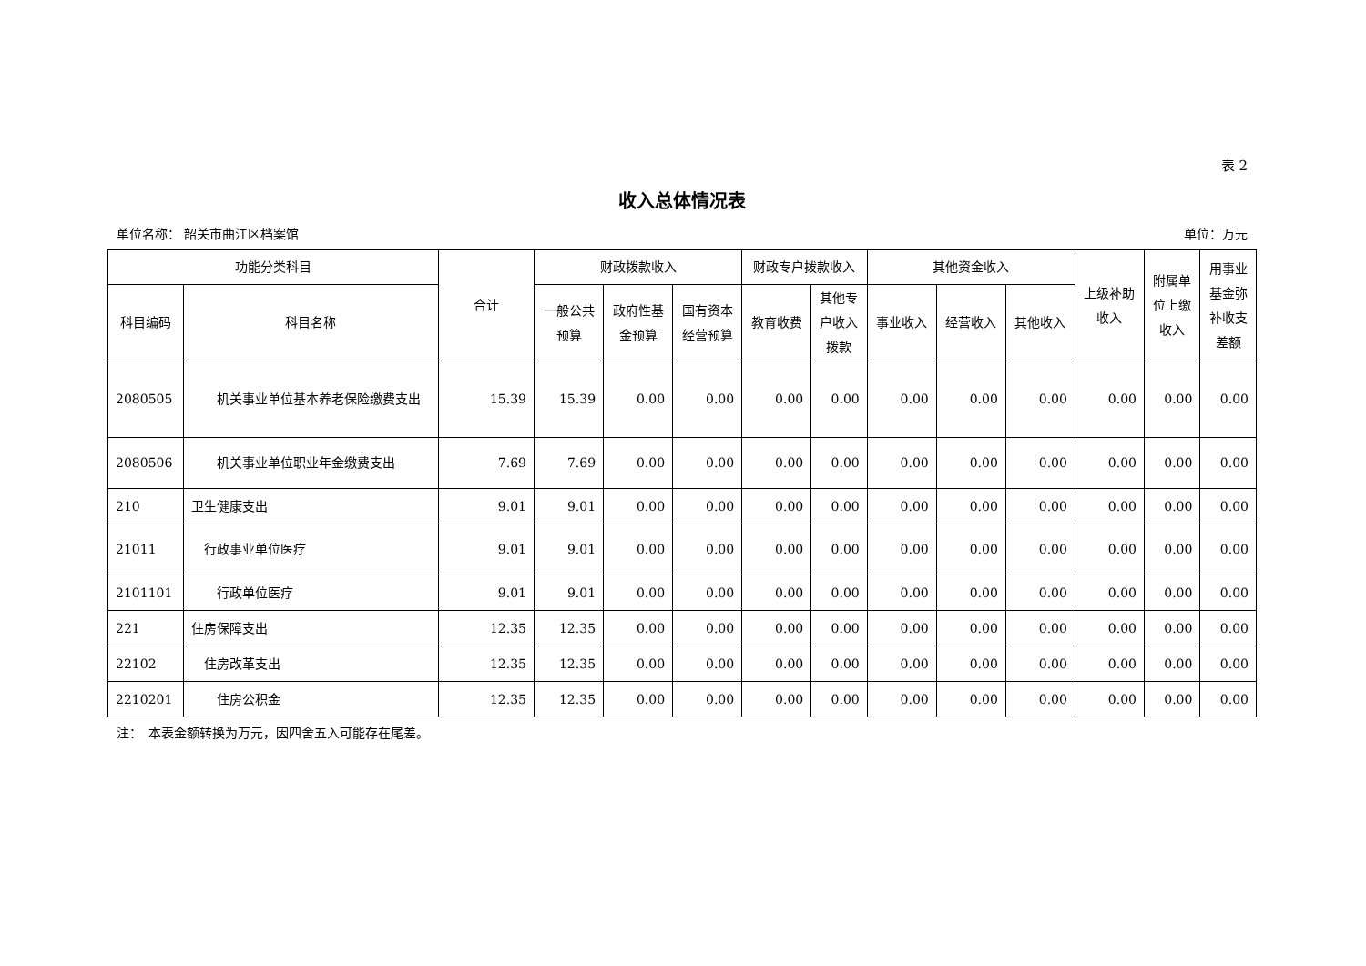表 2
收入总体情况表
单位名称： 韶关市曲江区档案馆 单位：万元
| 功能分类科目 | | 合计 | 财政拨款收入 | | | 财政专户拨款收入 | | 其他资金收入 | | | 上级补助 收入 | 附属单 位上缴 收入 | 用事业 基金弥 补收支 差额 |
| --- | --- | --- | --- | --- | --- | --- | --- | --- | --- | --- | --- | --- | --- |
| 科目编码 | 科目名称 | | 一般公共 预算 | 政府性基 金预算 | 国有资本 经营预算 | 教育收费 | 其他专 户收入 拨款 | 事业收入 | 经营收入 | 其他收入 | | | |
| 2080505 | 机关事业单位基本养老保险缴费支出 | 15.39 | 15.39 | 0.00 | 0.00 | 0.00 | 0.00 | 0.00 | 0.00 | 0.00 | 0.00 | 0.00 | 0.00 |
| 2080506 | 机关事业单位职业年金缴费支出 | 7.69 | 7.69 | 0.00 | 0.00 | 0.00 | 0.00 | 0.00 | 0.00 | 0.00 | 0.00 | 0.00 | 0.00 |
| 210 | 卫生健康支出 | 9.01 | 9.01 | 0.00 | 0.00 | 0.00 | 0.00 | 0.00 | 0.00 | 0.00 | 0.00 | 0.00 | 0.00 |
| 21011 | 行政事业单位医疗 | 9.01 | 9.01 | 0.00 | 0.00 | 0.00 | 0.00 | 0.00 | 0.00 | 0.00 | 0.00 | 0.00 | 0.00 |
| 2101101 | 行政单位医疗 | 9.01 | 9.01 | 0.00 | 0.00 | 0.00 | 0.00 | 0.00 | 0.00 | 0.00 | 0.00 | 0.00 | 0.00 |
| 221 | 住房保障支出 | 12.35 | 12.35 | 0.00 | 0.00 | 0.00 | 0.00 | 0.00 | 0.00 | 0.00 | 0.00 | 0.00 | 0.00 |
| 22102 | 住房改革支出 | 12.35 | 12.35 | 0.00 | 0.00 | 0.00 | 0.00 | 0.00 | 0.00 | 0.00 | 0.00 | 0.00 | 0.00 |
| 2210201 | 住房公积金 | 12.35 | 12.35 | 0.00 | 0.00 | 0.00 | 0.00 | 0.00 | 0.00 | 0.00 | 0.00 | 0.00 | 0.00 |
注：　本表金额转换为万元，因四舍五入可能存在尾差。